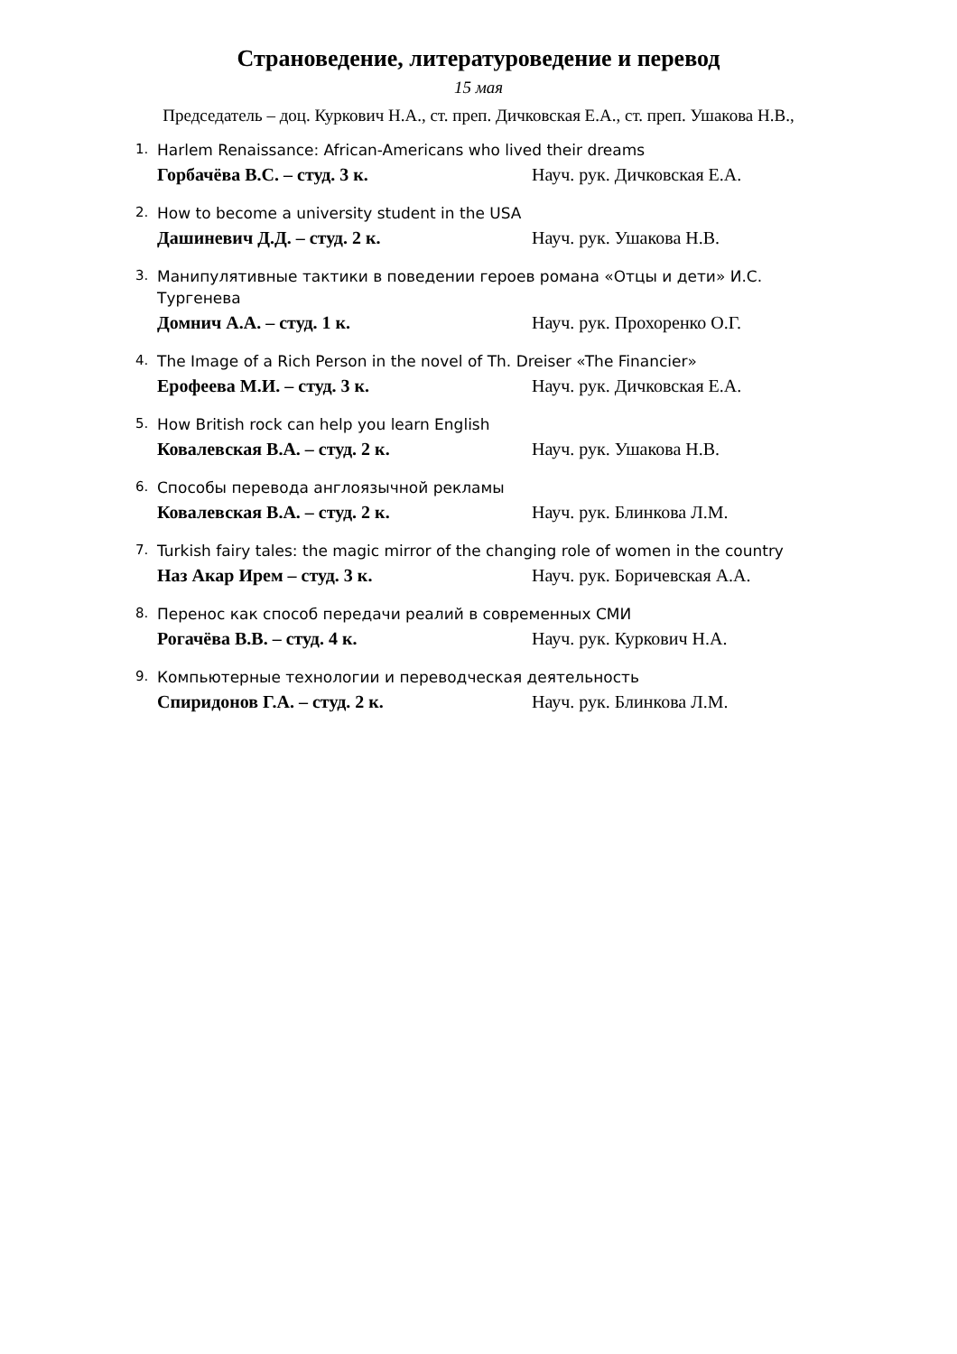Страноведение, литературоведение и перевод
15 мая
Председатель – доц. Куркович Н.А., ст. преп. Дичковская Е.А., ст. преп. Ушакова Н.В.,
1.
Harlem Renaissance: African-Americans who lived their dreams
Горбачёва В.С. – студ. 3 к. Науч. рук. Дичковская Е.А.
2.
How to become a university student in the USA
Дашиневич Д.Д. – студ. 2 к. Науч. рук. Ушакова Н.В.
3.
Манипулятивные тактики в поведении героев романа «Отцы и дети» И.С. Тургенева
Домнич А.А. – студ. 1 к. Науч. рук. Прохоренко О.Г.
4.
The Image of a Rich Person in the novel of Th. Dreiser «The Financier»
Ерофеева М.И. – студ. 3 к. Науч. рук. Дичковская Е.А.
5.
How British rock can help you learn English
Ковалевская В.А. – студ. 2 к. Науч. рук. Ушакова Н.В.
6.
Способы перевода англоязычной рекламы
Ковалевская В.А. – студ. 2 к. Науч. рук. Блинкова Л.М.
7.
Turkish fairy tales: the magic mirror of the changing role of women in the country
Наз Акар Ирем – студ. 3 к. Науч. рук. Боричевская А.А.
8.
Перенос как способ передачи реалий в современных СМИ
Рогачёва В.В. – студ. 4 к. Науч. рук. Куркович Н.А.
9.
Компьютерные технологии и переводческая деятельность
Спиридонов Г.А. – студ. 2 к. Науч. рук. Блинкова Л.М.